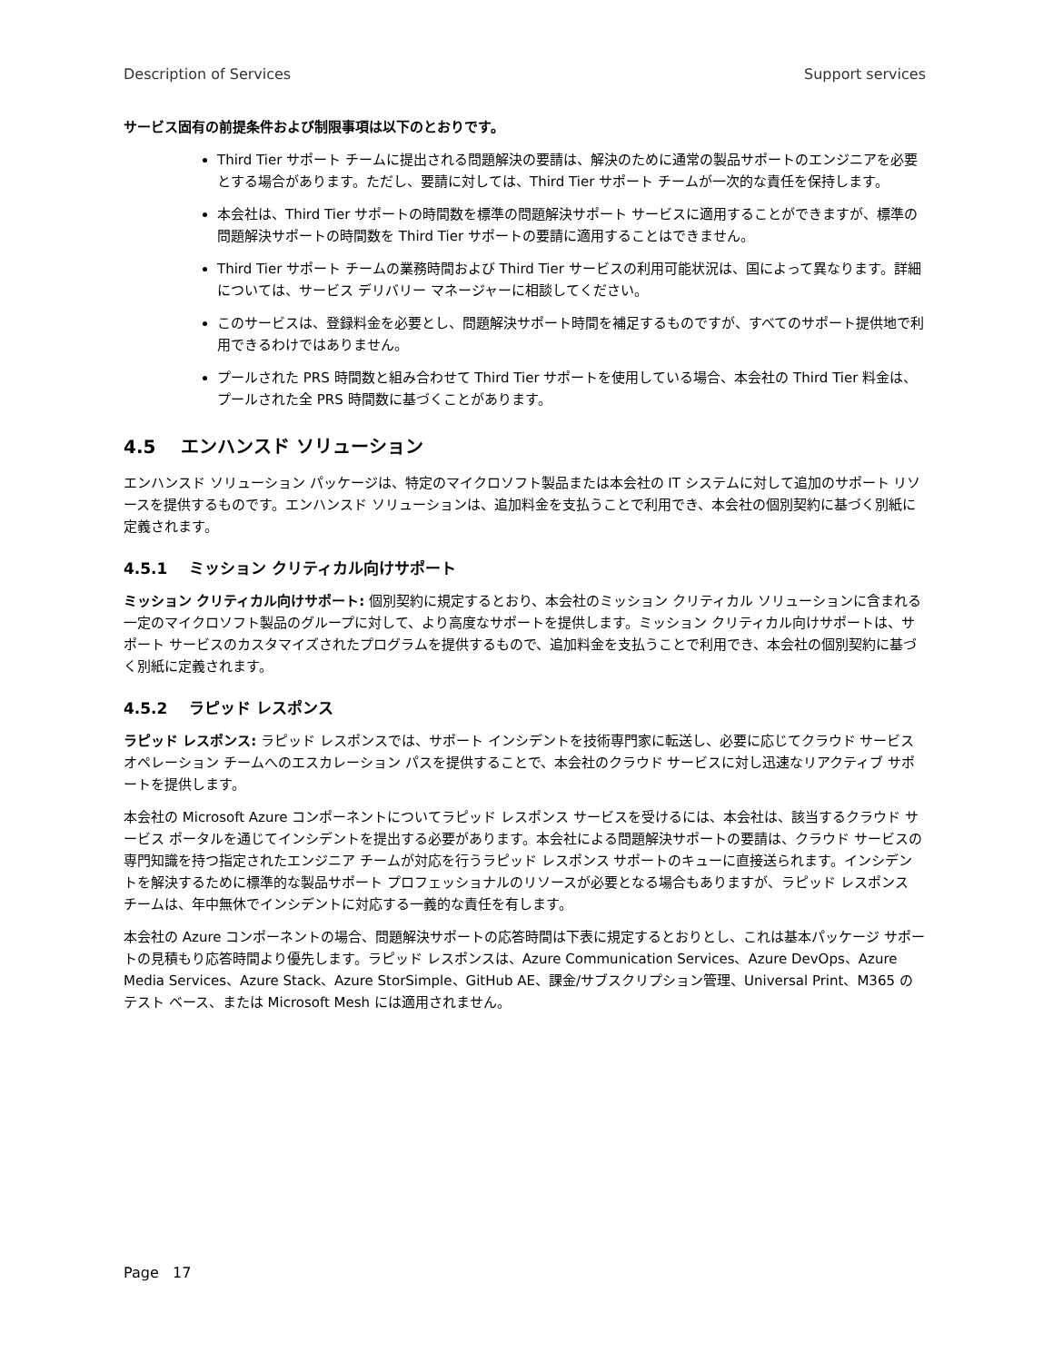Description of Services Support services
サービス固有の前提条件および制限事項は以下のとおりです。
Third Tier サポート チームに提出される問題解決の要請は、解決のために通常の製品サポートのエンジニアを必要とする場合があります。ただし、要請に対しては、Third Tier サポート チームが一次的な責任を保持します。
本会社は、Third Tier サポートの時間数を標準の問題解決サポート サービスに適用することができますが、標準の問題解決サポートの時間数を Third Tier サポートの要請に適用することはできません。
Third Tier サポート チームの業務時間および Third Tier サービスの利用可能状況は、国によって異なります。詳細については、サービス デリバリー マネージャーに相談してください。
このサービスは、登録料金を必要とし、問題解決サポート時間を補足するものですが、すべてのサポート提供地で利用できるわけではありません。
プールされた PRS 時間数と組み合わせて Third Tier サポートを使用している場合、本会社の Third Tier 料金は、プールされた全 PRS 時間数に基づくことがあります。
4.5 エンハンスド ソリューション
エンハンスド ソリューション パッケージは、特定のマイクロソフト製品または本会社の IT システムに対して追加のサポート リソースを提供するものです。エンハンスド ソリューションは、追加料金を支払うことで利用でき、本会社の個別契約に基づく別紙に定義されます。
4.5.1 ミッション クリティカル向けサポート
ミッション クリティカル向けサポート: 個別契約に規定するとおり、本会社のミッション クリティカル ソリューションに含まれる一定のマイクロソフト製品のグループに対して、より高度なサポートを提供します。ミッション クリティカル向けサポートは、サポート サービスのカスタマイズされたプログラムを提供するもので、追加料金を支払うことで利用でき、本会社の個別契約に基づく別紙に定義されます。
4.5.2 ラピッド レスポンス
ラピッド レスポンス: ラピッド レスポンスでは、サポート インシデントを技術専門家に転送し、必要に応じてクラウド サービス オペレーション チームへのエスカレーション パスを提供することで、本会社のクラウド サービスに対し迅速なリアクティブ サポートを提供します。
本会社の Microsoft Azure コンポーネントについてラピッド レスポンス サービスを受けるには、本会社は、該当するクラウド サービス ポータルを通じてインシデントを提出する必要があります。本会社による問題解決サポートの要請は、クラウド サービスの専門知識を持つ指定されたエンジニア チームが対応を行うラピッド レスポンス サポートのキューに直接送られます。インシデントを解決するために標準的な製品サポート プロフェッショナルのリソースが必要となる場合もありますが、ラピッド レスポンス チームは、年中無休でインシデントに対応する一義的な責任を有します。
本会社の Azure コンポーネントの場合、問題解決サポートの応答時間は下表に規定するとおりとし、これは基本パッケージ サポートの見積もり応答時間より優先します。ラピッド レスポンスは、Azure Communication Services、Azure DevOps、Azure Media Services、Azure Stack、Azure StorSimple、GitHub AE、課金/サブスクリプション管理、Universal Print、M365 のテスト ベース、または Microsoft Mesh には適用されません。
Page 17